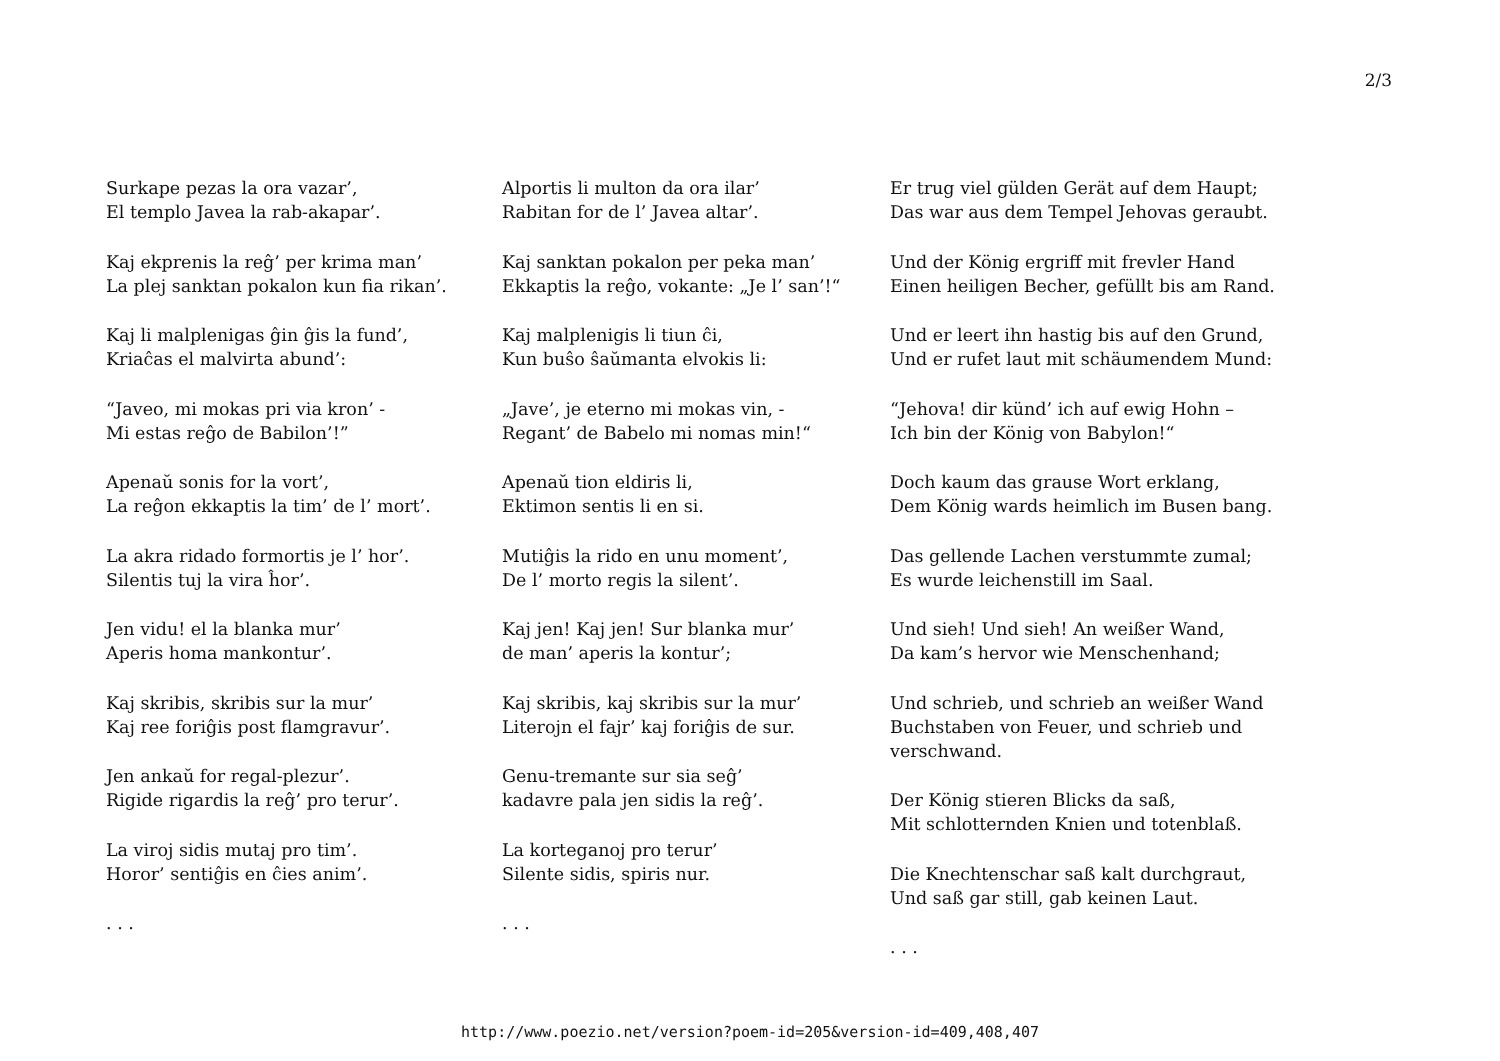2/3
Surkape pezas la ora vazar’,
El templo Javea la rab-akapar’.
Kaj ekprenis la reĝ’ per krima man’
La plej sanktan pokalon kun fia rikan’.
Kaj li malplenigas ĝin ĝis la fund’,
Kriaĉas el malvirta abund’:
“Javeo, mi mokas pri via kron’ -
Mi estas reĝo de Babilon’!”
Apenaŭ sonis for la vort’,
La reĝon ekkaptis la tim’ de l’ mort’.
La akra ridado formortis je l’ hor’.
Silentis tuj la vira ĥor’.
Jen vidu! el la blanka mur’
Aperis homa mankontur’.
Kaj skribis, skribis sur la mur’
Kaj ree foriĝis post flamgravur’.
Jen ankaŭ for regal-plezur’.
Rigide rigardis la reĝ’ pro terur’.
La viroj sidis mutaj pro tim’.
Horor’ sentiĝis en ĉies anim’.
. . .
Alportis li multon da ora ilar’
Rabitan for de l’ Javea altar’.
Kaj sanktan pokalon per peka man’
Ekkaptis la reĝo, vokante: „Je l’ san’!“
Kaj malplenigis li tiun ĉi,
Kun buŝo ŝaŭmanta elvokis li:
„Jave’, je eterno mi mokas vin, -
Regant’ de Babelo mi nomas min!“
Apenaŭ tion eldiris li,
Ektimon sentis li en si.
Mutiĝis la rido en unu moment’,
De l’ morto regis la silent’.
Kaj jen! Kaj jen! Sur blanka mur’
de man’ aperis la kontur’;
Kaj skribis, kaj skribis sur la mur’
Literojn el fajr’ kaj foriĝis de sur.
Genu-tremante sur sia seĝ’
kadavre pala jen sidis la reĝ’.
La korteganoj pro terur’
Silente sidis, spiris nur.
. . .
Er trug viel gülden Gerät auf dem Haupt;
Das war aus dem Tempel Jehovas geraubt.
Und der König ergriff mit frevler Hand
Einen heiligen Becher, gefüllt bis am Rand.
Und er leert ihn hastig bis auf den Grund,
Und er rufet laut mit schäumendem Mund:
“Jehova! dir künd’ ich auf ewig Hohn –
Ich bin der König von Babylon!“
Doch kaum das grause Wort erklang,
Dem König wards heimlich im Busen bang.
Das gellende Lachen verstummte zumal;
Es wurde leichenstill im Saal.
Und sieh! Und sieh! An weißer Wand,
Da kam’s hervor wie Menschenhand;
Und schrieb, und schrieb an weißer Wand
Buchstaben von Feuer, und schrieb und verschwand.
Der König stieren Blicks da saß,
Mit schlotternden Knien und totenblaß.
Die Knechtenschar saß kalt durchgraut,
Und saß gar still, gab keinen Laut.
. . .
http://www.poezio.net/version?poem-id=205&version-id=409,408,407